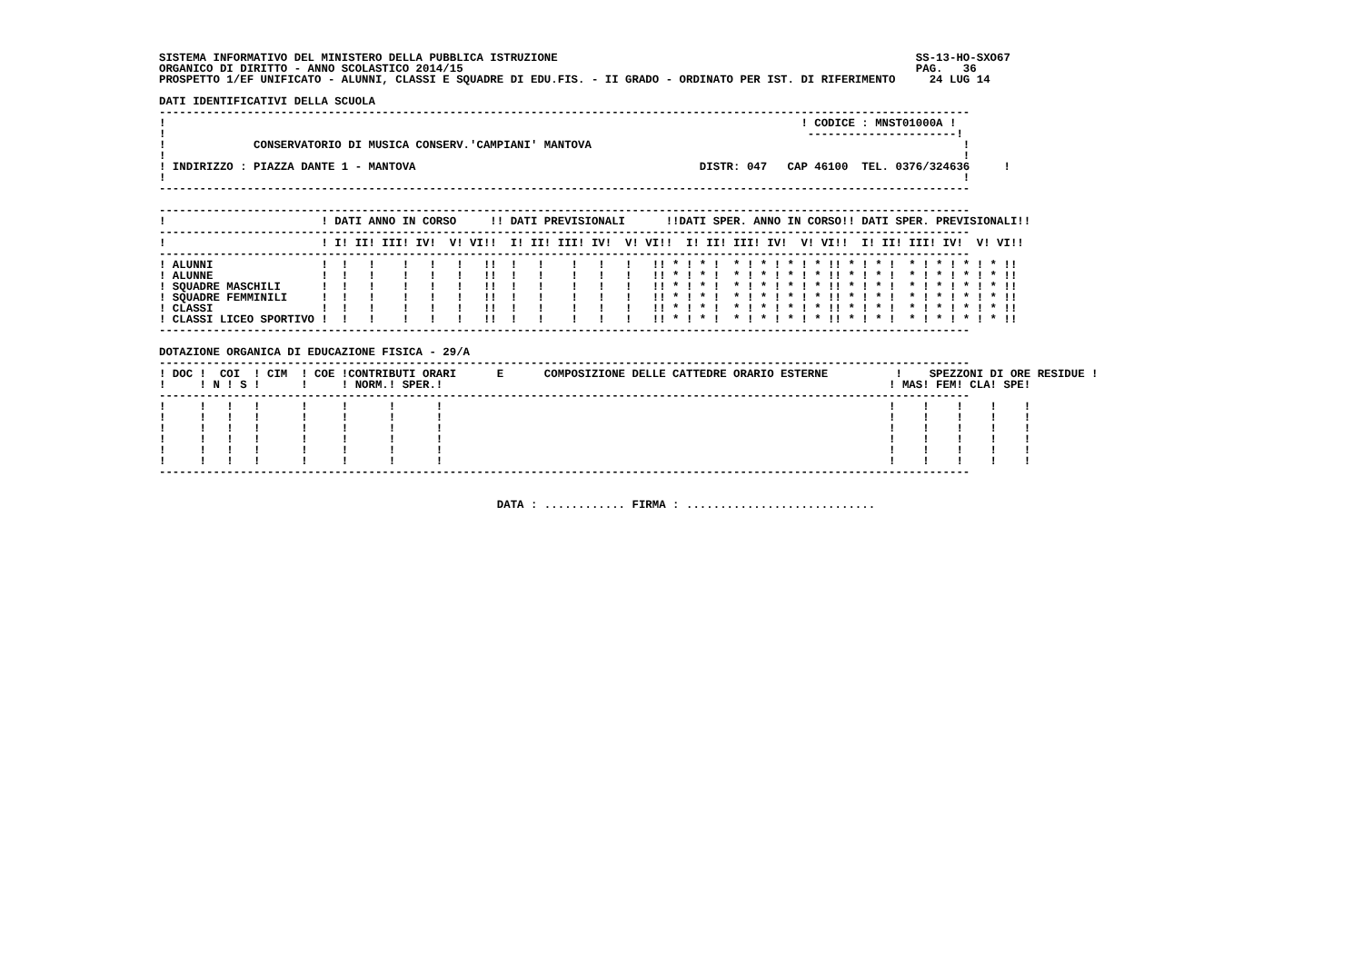SISTEMA INFORMATIVO DEL MINISTERO DELLA PUBBLICA ISTRUZIONE                                                     SS-13-HO-SXO67
ORGANICO DI DIRITTO - ANNO SCOLASTICO 2014/15                                                                   PAG.   36
PROSPETTO 1/EF UNIFICATO - ALUNNI, CLASSI E SQUADRE DI EDU.FIS. - II GRADO - ORDINATO PER IST. DI RIFERIMENTO     24 LUG 14

DATI IDENTIFICATIVI DELLA SCUOLA
------------------------------------------------------------------------------------------------------------------------
!                                                                                              ! CODICE : MNST01000A !
!                                                                                               ----------------------!
!             CONSERVATORIO DI MUSICA CONSERV.'CAMPIANI' MANTOVA                                                       !
!                                                                                                                      !
! INDIRIZZO : PIAZZA DANTE 1 - MANTOVA                                          DISTR: 047   CAP 46100  TEL. 0376/324636     !
!                                                                                                                      !
------------------------------------------------------------------------------------------------------------------------

------------------------------------------------------------------------------------------------------------------------
!                       ! DATI ANNO IN CORSO     !! DATI PREVISIONALI      !!DATI SPER. ANNO IN CORSO!! DATI SPER. PREVISIONALI!!
------------------------------------------------------------------------------------------------------------------------
!                       ! I! II! III! IV!  V! VI!!  I! II! III! IV!  V! VI!!  I! II! III! IV!  V! VI!!  I! II! III! IV!  V! VI!!
------------------------------------------------------------------------------------------------------------------------
! ALUNNI                !  !   !    !   !   !   !!  !   !    !   !   !   !! * ! * !  * ! * ! * ! * !! * ! * !  * ! * ! * ! * !!
! ALUNNE                !  !   !    !   !   !   !!  !   !    !   !   !   !! * ! * !  * ! * ! * ! * !! * ! * !  * ! * ! * ! * !!
! SQUADRE MASCHILI      !  !   !    !   !   !   !!  !   !    !   !   !   !! * ! * !  * ! * ! * ! * !! * ! * !  * ! * ! * ! * !!
! SQUADRE FEMMINILI     !  !   !    !   !   !   !!  !   !    !   !   !   !! * ! * !  * ! * ! * ! * !! * ! * !  * ! * ! * ! * !!
! CLASSI                !  !   !    !   !   !   !!  !   !    !   !   !   !! * ! * !  * ! * ! * ! * !! * ! * !  * ! * ! * ! * !!
! CLASSI LICEO SPORTIVO !  !   !    !   !   !   !!  !   !    !   !   !   !! * ! * !  * ! * ! * ! * !! * ! * !  * ! * ! * ! * !!
------------------------------------------------------------------------------------------------------------------------

DOTAZIONE ORGANICA DI EDUCAZIONE FISICA - 29/A
------------------------------------------------------------------------------------------------------------------------
! DOC !  COI  ! CIM  ! COE !CONTRIBUTI ORARI      E      COMPOSIZIONE DELLE CATTEDRE ORARIO ESTERNE          !    SPEZZONI DI ORE RESIDUE !
!     ! N ! S !      !     ! NORM.! SPER.!                                                                  ! MAS! FEM! CLA! SPE!
------------------------------------------------------------------------------------------------------------------------
!     !   !   !      !     !      !      !                                                                  !    !    !    !    !
!     !   !   !      !     !      !      !                                                                  !    !    !    !    !
!     !   !   !      !     !      !      !                                                                  !    !    !    !    !
!     !   !   !      !     !      !      !                                                                  !    !    !    !    !
!     !   !   !      !     !      !      !                                                                  !    !    !    !    !
!     !   !   !      !     !      !      !                                                                  !    !    !    !    !
------------------------------------------------------------------------------------------------------------------------


                                                  DATA : ............ FIRMA : ............................